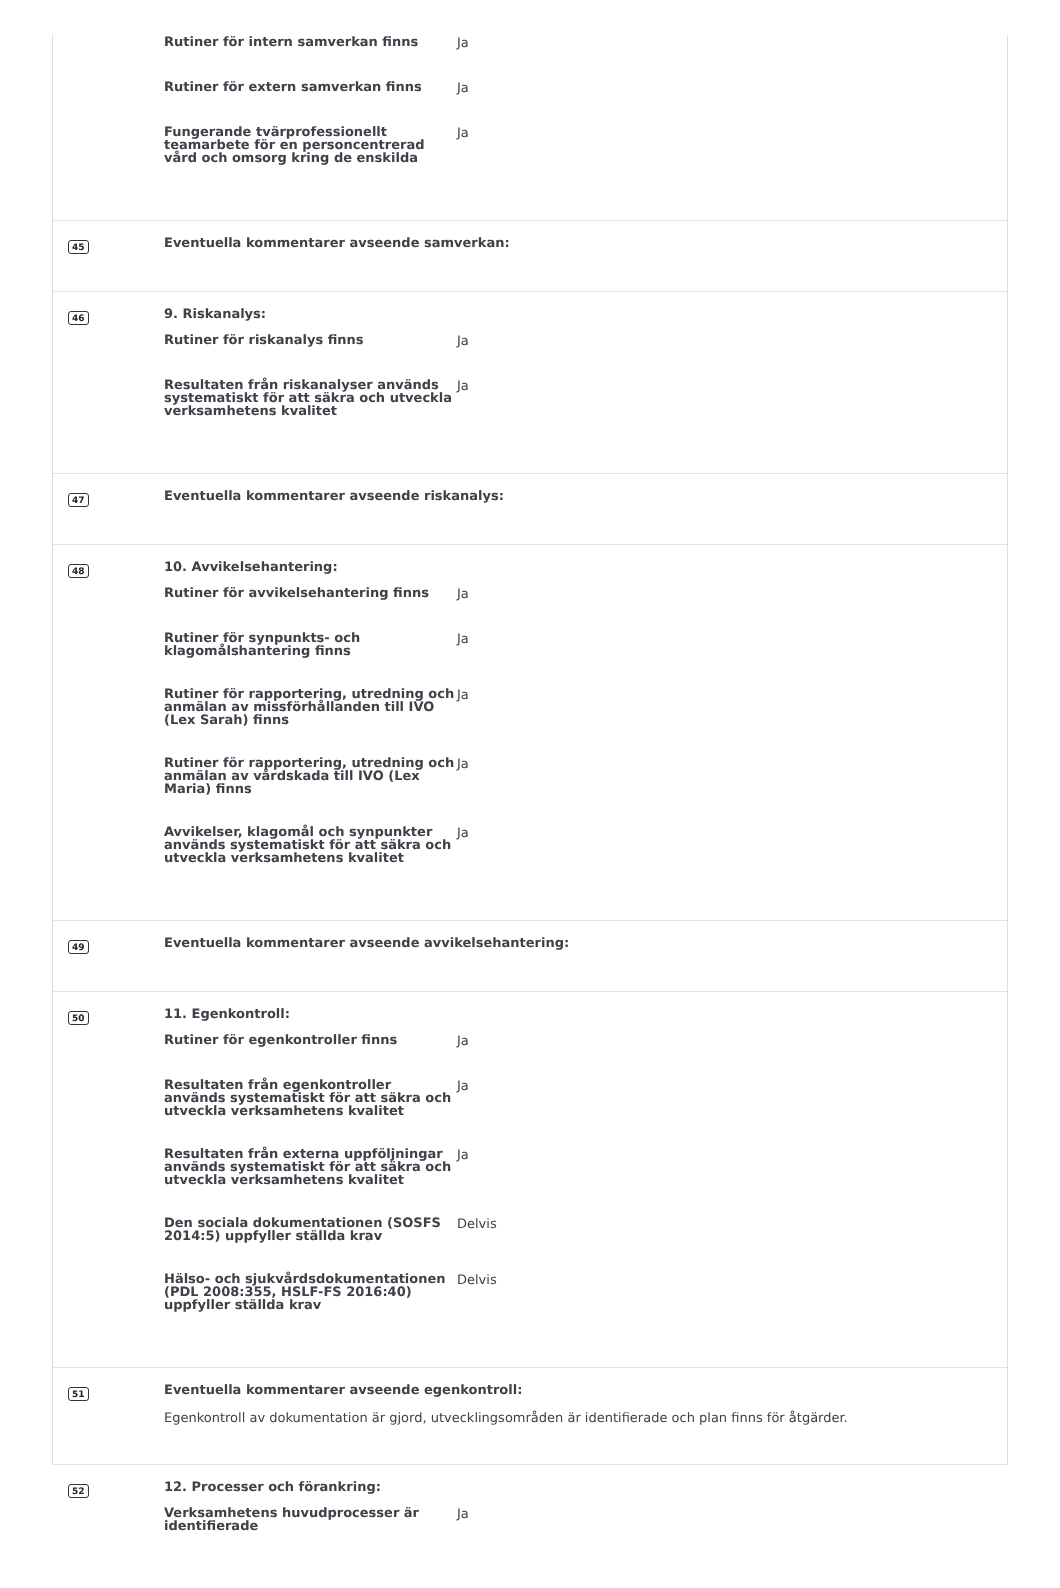Rutiner för intern samverkan finns
Ja
Rutiner för extern samverkan finns
Ja
Fungerande tvärprofessionellt teamarbete för en personcentrerad vård och omsorg kring de enskilda
Ja
45
Eventuella kommentarer avseende samverkan:
46
9. Riskanalys:
Rutiner för riskanalys finns
Ja
Resultaten från riskanalyser används systematiskt för att säkra och utveckla verksamhetens kvalitet
Ja
47
Eventuella kommentarer avseende riskanalys:
48
10. Avvikelsehantering:
Rutiner för avvikelsehantering finns
Ja
Rutiner för synpunkts- och klagomålshantering finns
Ja
Rutiner för rapportering, utredning och anmälan av missförhållanden till IVO (Lex Sarah) finns
Ja
Rutiner för rapportering, utredning och anmälan av vårdskada till IVO (Lex Maria) finns
Ja
Avvikelser, klagomål och synpunkter används systematiskt för att säkra och utveckla verksamhetens kvalitet
Ja
49
Eventuella kommentarer avseende avvikelsehantering:
50
11. Egenkontroll:
Rutiner för egenkontroller finns
Ja
Resultaten från egenkontroller används systematiskt för att säkra och utveckla verksamhetens kvalitet
Ja
Resultaten från externa uppföljningar används systematiskt för att säkra och utveckla verksamhetens kvalitet
Ja
Den sociala dokumentationen (SOSFS 2014:5) uppfyller ställda krav
Delvis
Hälso- och sjukvårdsdokumentationen (PDL 2008:355, HSLF-FS 2016:40) uppfyller ställda krav
Delvis
51
Eventuella kommentarer avseende egenkontroll:
Egenkontroll av dokumentation är gjord, utvecklingsområden är identifierade och plan finns för åtgärder.
52
12. Processer och förankring:
Verksamhetens huvudprocesser är identifierade
Ja